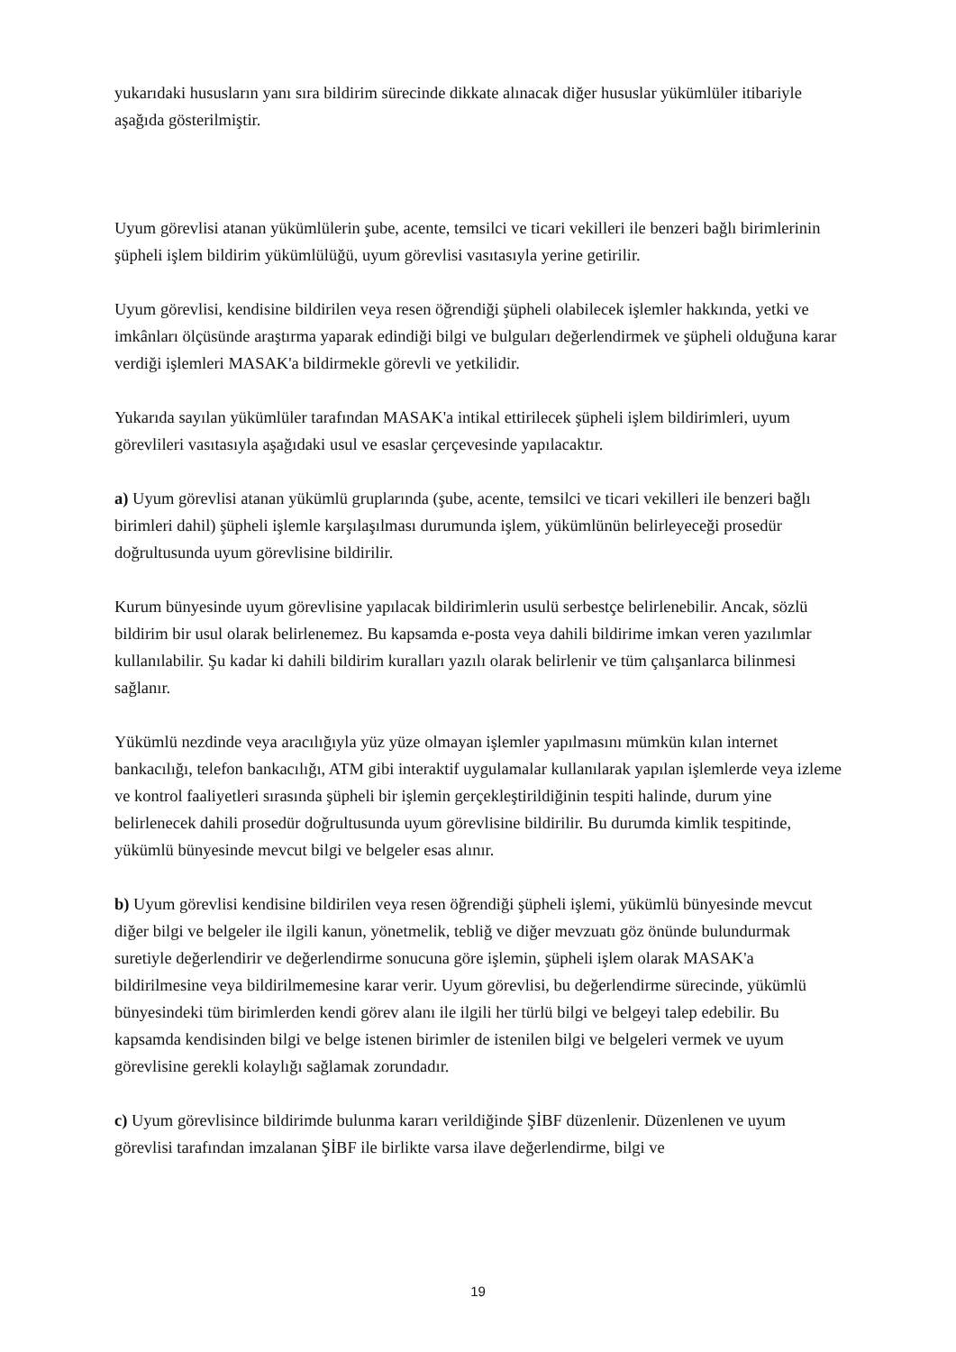yukarıdaki hususların yanı sıra bildirim sürecinde dikkate alınacak diğer hususlar yükümlüler itibariyle aşağıda gösterilmiştir.
Uyum görevlisi atanan yükümlülerin şube, acente, temsilci ve ticari vekilleri ile benzeri bağlı birimlerinin şüpheli işlem bildirim yükümlülüğü, uyum görevlisi vasıtasıyla yerine getirilir.
Uyum görevlisi, kendisine bildirilen veya resen öğrendiği şüpheli olabilecek işlemler hakkında, yetki ve imkânları ölçüsünde araştırma yaparak edindiği bilgi ve bulguları değerlendirmek ve şüpheli olduğuna karar verdiği işlemleri MASAK'a bildirmekle görevli ve yetkilidir.
Yukarıda sayılan yükümlüler tarafından MASAK'a intikal ettirilecek şüpheli işlem bildirimleri, uyum görevlileri vasıtasıyla aşağıdaki usul ve esaslar çerçevesinde yapılacaktır.
a) Uyum görevlisi atanan yükümlü gruplarında (şube, acente, temsilci ve ticari vekilleri ile benzeri bağlı birimleri dahil) şüpheli işlemle karşılaşılması durumunda işlem, yükümlünün belirleyeceği prosedür doğrultusunda uyum görevlisine bildirilir.
Kurum bünyesinde uyum görevlisine yapılacak bildirimlerin usulü serbestçe belirlenebilir. Ancak, sözlü bildirim bir usul olarak belirlenemez. Bu kapsamda e-posta veya dahili bildirime imkan veren yazılımlar kullanılabilir. Şu kadar ki dahili bildirim kuralları yazılı olarak belirlenir ve tüm çalışanlarca bilinmesi sağlanır.
Yükümlü nezdinde veya aracılığıyla yüz yüze olmayan işlemler yapılmasını mümkün kılan internet bankacılığı, telefon bankacılığı, ATM gibi interaktif uygulamalar kullanılarak yapılan işlemlerde veya izleme ve kontrol faaliyetleri sırasında şüpheli bir işlemin gerçekleştirildiğinin tespiti halinde, durum yine belirlenecek dahili prosedür doğrultusunda uyum görevlisine bildirilir. Bu durumda kimlik tespitinde, yükümlü bünyesinde mevcut bilgi ve belgeler esas alınır.
b) Uyum görevlisi kendisine bildirilen veya resen öğrendiği şüpheli işlemi, yükümlü bünyesinde mevcut diğer bilgi ve belgeler ile ilgili kanun, yönetmelik, tebliğ ve diğer mevzuatı göz önünde bulundurmak suretiyle değerlendirir ve değerlendirme sonucuna göre işlemin, şüpheli işlem olarak MASAK'a bildirilmesine veya bildirilmemesine karar verir. Uyum görevlisi, bu değerlendirme sürecinde, yükümlü bünyesindeki tüm birimlerden kendi görev alanı ile ilgili her türlü bilgi ve belgeyi talep edebilir. Bu kapsamda kendisinden bilgi ve belge istenen birimler de istenilen bilgi ve belgeleri vermek ve uyum görevlisine gerekli kolaylığı sağlamak zorundadır.
c) Uyum görevlisince bildirimde bulunma kararı verildiğinde ŞİBF düzenlenir. Düzenlenen ve uyum görevlisi tarafından imzalanan ŞİBF ile birlikte varsa ilave değerlendirme, bilgi ve
19